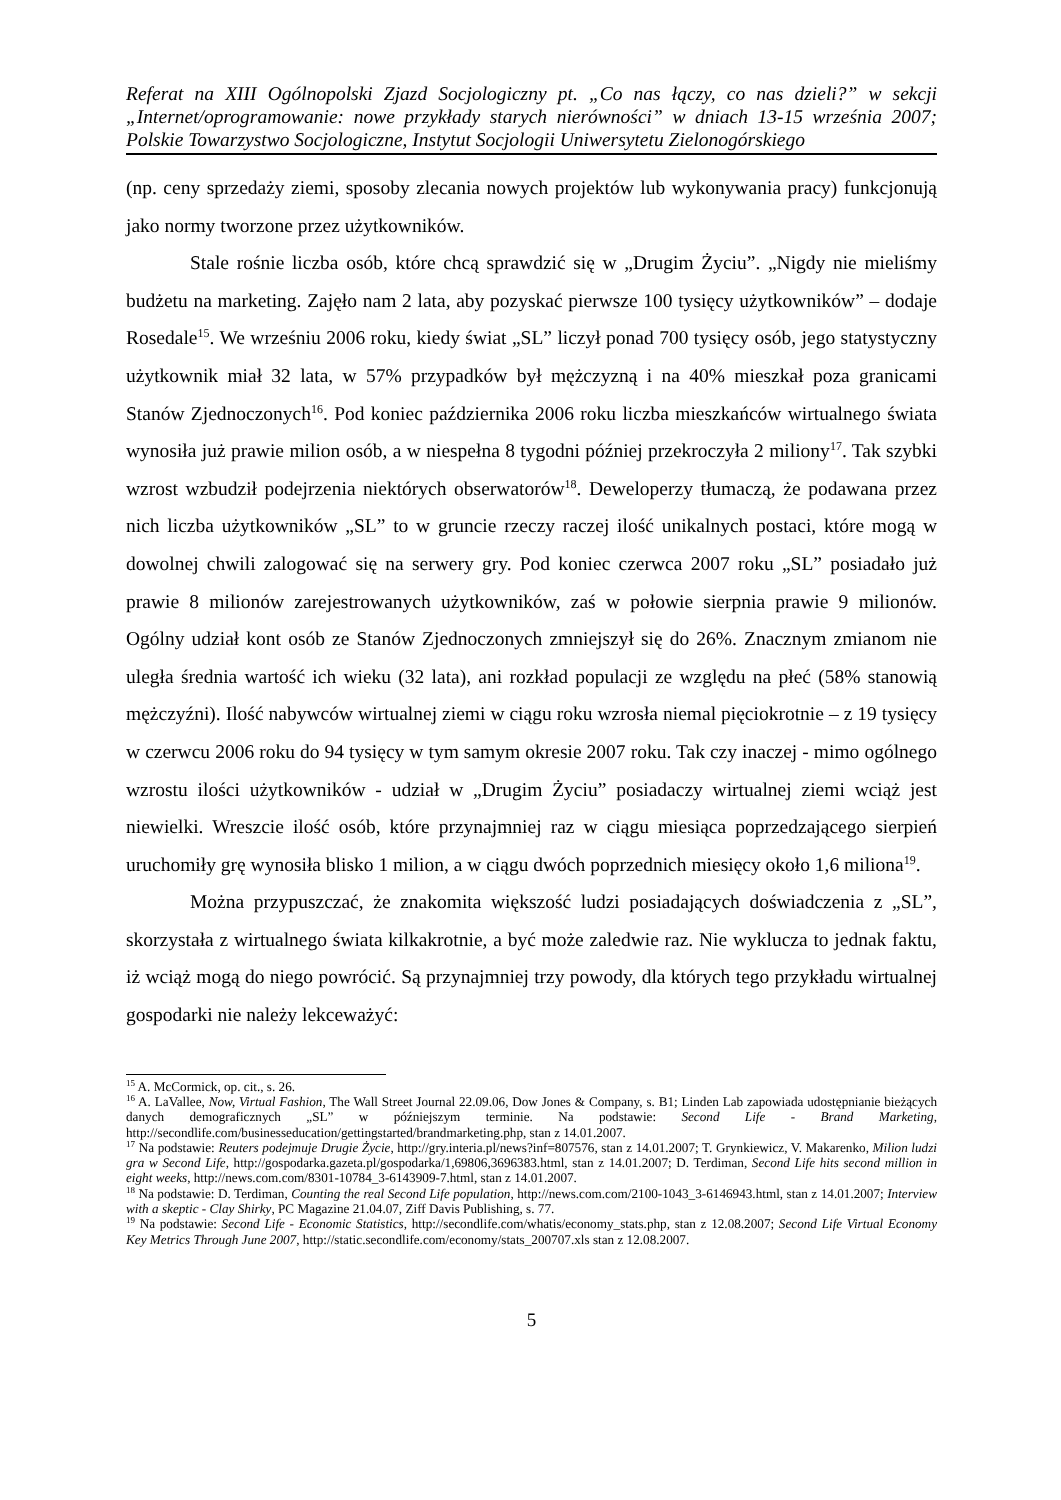Referat na XIII Ogólnopolski Zjazd Socjologiczny pt. „Co nas łączy, co nas dzieli?” w sekcji „Internet/oprogramowanie: nowe przykłady starych nierówności” w dniach 13-15 września 2007; Polskie Towarzystwo Socjologiczne, Instytut Socjologii Uniwersytetu Zielonogórskiego
(np. ceny sprzedaży ziemi, sposoby zlecania nowych projektów lub wykonywania pracy) funkcjonują jako normy tworzone przez użytkowników.
Stale rośnie liczba osób, które chcą sprawdzić się w „Drugim Życiu”. „Nigdy nie mieliśmy budżetu na marketing. Zajęło nam 2 lata, aby pozyskać pierwsze 100 tysięcy użytkowników” – dodaje Rosedale<sup>15</sup>. We wrześniu 2006 roku, kiedy świat „SL” liczył ponad 700 tysięcy osób, jego statystyczny użytkownik miał 32 lata, w 57% przypadków był mężczyzną i na 40% mieszkał poza granicami Stanów Zjednoczonych<sup>16</sup>. Pod koniec października 2006 roku liczba mieszkańców wirtualnego świata wynosiła już prawie milion osób, a w niespełna 8 tygodni później przekroczyła 2 miliony<sup>17</sup>. Tak szybki wzrost wzbudził podejrzenia niektórych obserwatorów<sup>18</sup>. Deweloperzy tłumaczą, że podawana przez nich liczba użytkowników „SL” to w gruncie rzeczy raczej ilość unikalnych postaci, które mogą w dowolnej chwili zalogować się na serwery gry. Pod koniec czerwca 2007 roku „SL” posiadało już prawie 8 milionów zarejestrowanych użytkowników, zaś w połowie sierpnia prawie 9 milionów. Ogólny udział kont osób ze Stanów Zjednoczonych zmniejszył się do 26%. Znacznym zmianom nie uległa średnia wartość ich wieku (32 lata), ani rozkład populacji ze względu na płeć (58% stanowią mężczyźni). Ilość nabywców wirtualnej ziemi w ciągu roku wzrosła niemal pięciokrotnie – z 19 tysięcy w czerwcu 2006 roku do 94 tysięcy w tym samym okresie 2007 roku. Tak czy inaczej - mimo ogólnego wzrostu ilości użytkowników - udział w „Drugim Życiu” posiadaczy wirtualnej ziemi wciąż jest niewielki. Wreszcie ilość osób, które przynajmniej raz w ciągu miesiąca poprzedzającego sierpień uruchomiły grę wynosiła blisko 1 milion, a w ciągu dwóch poprzednich miesięcy około 1,6 miliona<sup>19</sup>.
Można przypuszczać, że znakomita większość ludzi posiadających doświadczenia z „SL”, skorzystała z wirtualnego świata kilkakrotnie, a być może zaledwie raz. Nie wyklucza to jednak faktu, iż wciąż mogą do niego powrócić. Są przynajmniej trzy powody, dla których tego przykładu wirtualnej gospodarki nie należy lekceważyć:
<sup>15</sup> A. McCormick, op. cit., s. 26.
<sup>16</sup> A. LaVallee, Now, Virtual Fashion, The Wall Street Journal 22.09.06, Dow Jones & Company, s. B1; Linden Lab zapowiada udostępnianie bieżących danych demograficznych „SL” w późniejszym terminie. Na podstawie: Second Life - Brand Marketing, http://secondlife.com/businesseducation/gettingstarted/brandmarketing.php, stan z 14.01.2007.
<sup>17</sup> Na podstawie: Reuters podejmuje Drugie Życie, http://gry.interia.pl/news?inf=807576, stan z 14.01.2007; T. Grynkiewicz, V. Makarenko, Milion ludzi gra w Second Life, http://gospodarka.gazeta.pl/gospodarka/1,69806,3696383.html, stan z 14.01.2007; D. Terdiman, Second Life hits second million in eight weeks, http://news.com.com/8301-10784_3-6143909-7.html, stan z 14.01.2007.
<sup>18</sup> Na podstawie: D. Terdiman, Counting the real Second Life population, http://news.com.com/2100-1043_3-6146943.html, stan z 14.01.2007; Interview with a skeptic - Clay Shirky, PC Magazine 21.04.07, Ziff Davis Publishing, s. 77.
<sup>19</sup> Na podstawie: Second Life - Economic Statistics, http://secondlife.com/whatis/economy_stats.php, stan z 12.08.2007; Second Life Virtual Economy Key Metrics Through June 2007, http://static.secondlife.com/economy/stats_200707.xls stan z 12.08.2007.
5